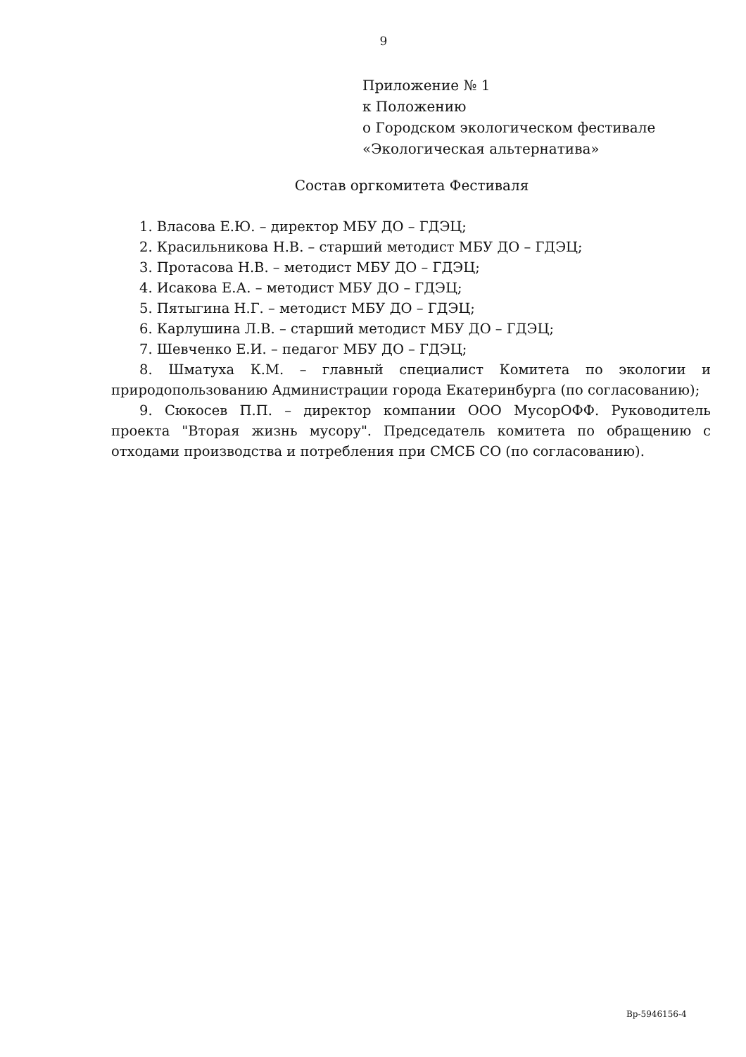9
Приложение № 1
к Положению
о Городском экологическом фестивале
«Экологическая альтернатива»
Состав оргкомитета Фестиваля
1. Власова Е.Ю. – директор МБУ ДО – ГДЭЦ;
2. Красильникова Н.В. – старший методист МБУ ДО – ГДЭЦ;
3. Протасова Н.В. – методист МБУ ДО – ГДЭЦ;
4. Исакова Е.А. – методист МБУ ДО – ГДЭЦ;
5. Пятыгина Н.Г. – методист МБУ ДО – ГДЭЦ;
6. Карлушина Л.В. – старший методист МБУ ДО – ГДЭЦ;
7. Шевченко Е.И. – педагог МБУ ДО – ГДЭЦ;
8. Шматуха К.М. – главный специалист Комитета по экологии и природопользованию Администрации города Екатеринбурга (по согласованию);
9. Сюкосев П.П. – директор компании ООО МусорОФФ. Руководитель проекта "Вторая жизнь мусору". Председатель комитета по обращению с отходами производства и потребления при СМСБ СО (по согласованию).
Вр-5946156-4